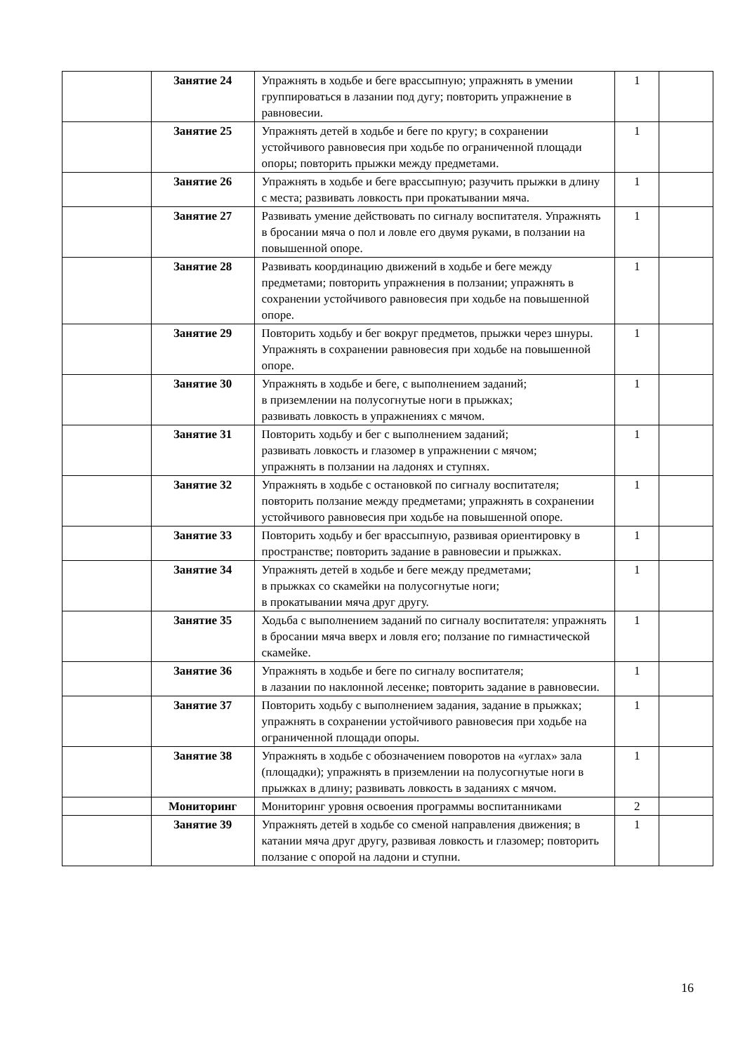| | Занятие 24 | Упражнять в ходьбе и беге врассыпную; упражнять в умении группироваться в лазании под дугу; повторить упражнение в равновесии. | 1 | |
| | Занятие 25 | Упражнять детей в ходьбе и беге по кругу; в сохранении устойчивого равновесия при ходьбе по ограниченной площади опоры; повторить прыжки между предметами. | 1 | |
| | Занятие 26 | Упражнять в ходьбе и беге врассыпную; разучить прыжки в длину с места; развивать ловкость при прокатывании мяча. | 1 | |
| | Занятие 27 | Развивать умение действовать по сигналу воспитателя. Упражнять в бросании мяча о пол и ловле его двумя руками, в ползании на повышенной опоре. | 1 | |
| | Занятие 28 | Развивать координацию движений в ходьбе и беге между предметами; повторить упражнения в ползании; упражнять в сохранении устойчивого равновесия при ходьбе на повышенной опоре. | 1 | |
| | Занятие 29 | Повторить ходьбу и бег вокруг предметов, прыжки через шнуры. Упражнять в сохранении равновесия при ходьбе на повышенной опоре. | 1 | |
| | Занятие 30 | Упражнять в ходьбе и беге, с выполнением заданий; в приземлении на полусогнутые ноги в прыжках; развивать ловкость в упражнениях с мячом. | 1 | |
| | Занятие 31 | Повторить ходьбу и бег с выполнением заданий; развивать ловкость и глазомер в упражнении с мячом; упражнять в ползании на ладонях и ступнях. | 1 | |
| | Занятие 32 | Упражнять в ходьбе с остановкой по сигналу воспитателя; повторить ползание между предметами; упражнять в сохранении устойчивого равновесия при ходьбе на повышенной опоре. | 1 | |
| | Занятие 33 | Повторить ходьбу и бег врассыпную, развивая ориентировку в пространстве; повторить задание в равновесии и прыжках. | 1 | |
| | Занятие 34 | Упражнять детей в ходьбе и беге между предметами; в прыжках со скамейки на полусогнутые ноги; в прокатывании мяча друг другу. | 1 | |
| | Занятие 35 | Ходьба с выполнением заданий по сигналу воспитателя: упражнять в бросании мяча вверх и ловля его; ползание по гимнастической скамейке. | 1 | |
| | Занятие 36 | Упражнять в ходьбе и беге по сигналу воспитателя; в лазании по наклонной лесенке; повторить задание в равновесии. | 1 | |
| | Занятие 37 | Повторить ходьбу с выполнением задания, задание в прыжках; упражнять в сохранении устойчивого равновесия при ходьбе на ограниченной площади опоры. | 1 | |
| | Занятие 38 | Упражнять в ходьбе с обозначением поворотов на «углах» зала (площадки); упражнять в приземлении на полусогнутые ноги в прыжках в длину; развивать ловкость в заданиях с мячом. | 1 | |
| | Мониторинг | Мониторинг уровня освоения программы воспитанниками | 2 | |
| | Занятие 39 | Упражнять детей в ходьбе со сменой направления движения; в катании мяча друг другу, развивая ловкость и глазомер; повторить ползание с опорой на ладони и ступни. | 1 | |
16